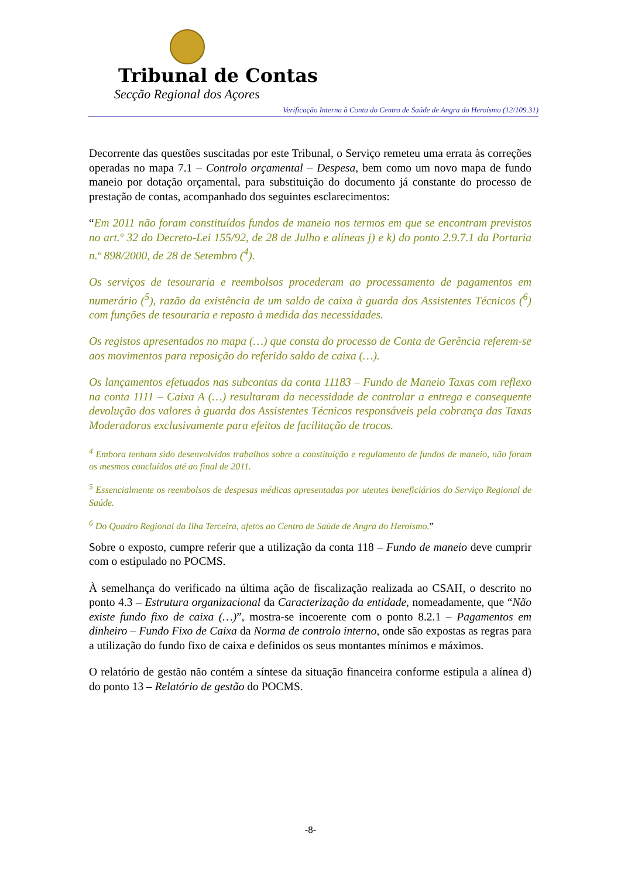Tribunal de Contas
Secção Regional dos Açores
Verificação Interna à Conta do Centro de Saúde de Angra do Heroísmo (12/109.31)
Decorrente das questões suscitadas por este Tribunal, o Serviço remeteu uma errata às correções operadas no mapa 7.1 – Controlo orçamental – Despesa, bem como um novo mapa de fundo maneio por dotação orçamental, para substituição do documento já constante do processo de prestação de contas, acompanhado dos seguintes esclarecimentos:
“Em 2011 não foram constituídos fundos de maneio nos termos em que se encontram previstos no art.º 32 do Decreto-Lei 155/92, de 28 de Julho e alíneas j) e k) do ponto 2.9.7.1 da Portaria n.º 898/2000, de 28 de Setembro (<sup>4</sup>).
Os serviços de tesouraria e reembolsos procederam ao processamento de pagamentos em numerário (<sup>5</sup>), razão da existência de um saldo de caixa à guarda dos Assistentes Técnicos (<sup>6</sup>) com funções de tesouraria e reposto à medida das necessidades.
Os registos apresentados no mapa (…) que consta do processo de Conta de Gerência referem-se aos movimentos para reposição do referido saldo de caixa (…).
Os lançamentos efetuados nas subcontas da conta 11183 – Fundo de Maneio Taxas com reflexo na conta 1111 – Caixa A (…) resultaram da necessidade de controlar a entrega e consequente devolução dos valores à guarda dos Assistentes Técnicos responsáveis pela cobrança das Taxas Moderadoras exclusivamente para efeitos de facilitação de trocos.
<sup>4</sup> Embora tenham sido desenvolvidos trabalhos sobre a constituição e regulamento de fundos de maneio, não foram os mesmos concluídos até ao final de 2011.
<sup>5</sup> Essencialmente os reembolsos de despesas médicas apresentadas por utentes beneficiários do Serviço Regional de Saúde.
<sup>6</sup> Do Quadro Regional da Ilha Terceira, afetos ao Centro de Saúde de Angra do Heroísmo.”
Sobre o exposto, cumpre referir que a utilização da conta 118 – Fundo de maneio deve cumprir com o estipulado no POCMS.
À semelhança do verificado na última ação de fiscalização realizada ao CSAH, o descrito no ponto 4.3 – Estrutura organizacional da Caracterização da entidade, nomeadamente, que “Não existe fundo fixo de caixa (…)”, mostra-se incoerente com o ponto 8.2.1 – Pagamentos em dinheiro – Fundo Fixo de Caixa da Norma de controlo interno, onde são expostas as regras para a utilização do fundo fixo de caixa e definidos os seus montantes mínimos e máximos.
O relatório de gestão não contém a síntese da situação financeira conforme estipula a alínea d) do ponto 13 – Relatório de gestão do POCMS.
-8-